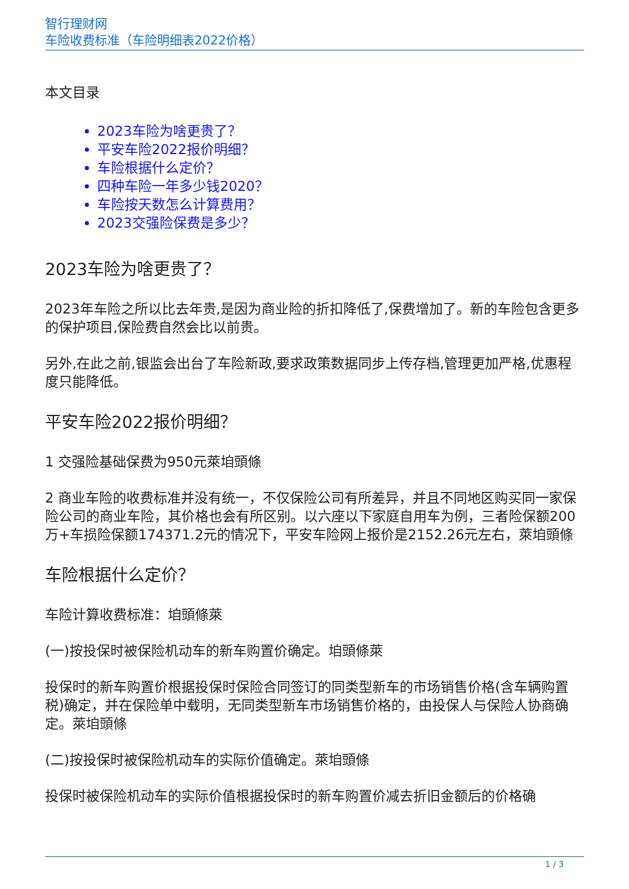智行理财网
车险收费标准（车险明细表2022价格）
本文目录
2023车险为啥更贵了？
平安车险2022报价明细？
车险根据什么定价？
四种车险一年多少钱2020？
车险按天数怎么计算费用？
2023交强险保费是多少？
2023车险为啥更贵了？
2023年车险之所以比去年贵,是因为商业险的折扣降低了,保费增加了。新的车险包含更多的保护项目,保险费自然会比以前贵。
另外,在此之前,银监会出台了车险新政,要求政策数据同步上传存档,管理更加严格,优惠程度只能降低。
平安车险2022报价明细？
1 交强险基础保费为950元萊垍頭條
2 商业车险的收费标准并没有统一，不仅保险公司有所差异，并且不同地区购买同一家保险公司的商业车险，其价格也会有所区别。以六座以下家庭自用车为例，三者险保额200万+车损险保额174371.2元的情况下，平安车险网上报价是2152.26元左右，萊垍頭條
车险根据什么定价？
车险计算收费标准：垍頭條萊
(一)按投保时被保险机动车的新车购置价确定。垍頭條萊
投保时的新车购置价根据投保时保险合同签订的同类型新车的市场销售价格(含车辆购置税)确定，并在保险单中载明，无同类型新车市场销售价格的，由投保人与保险人协商确定。萊垍頭條
(二)按投保时被保险机动车的实际价值确定。萊垍頭條
投保时被保险机动车的实际价值根据投保时的新车购置价减去折旧金额后的价格确
1 / 3